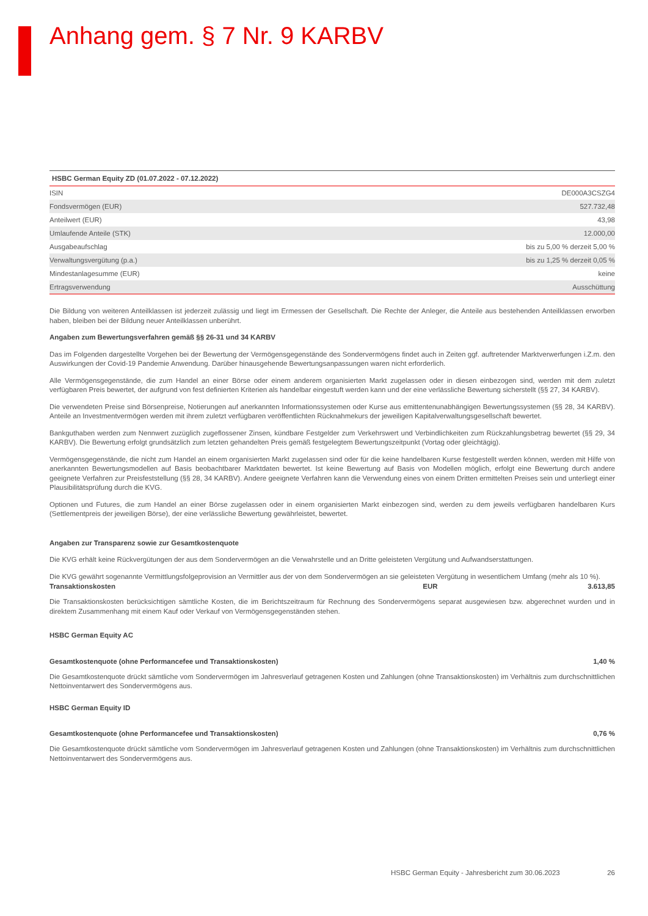Anhang gem. § 7 Nr. 9 KARBV
| HSBC German Equity ZD (01.07.2022 - 07.12.2022) | |
| --- | --- |
| ISIN | DE000A3CSZG4 |
| Fondsvermögen (EUR) | 527.732,48 |
| Anteilwert (EUR) | 43,98 |
| Umlaufende Anteile (STK) | 12.000,00 |
| Ausgabeaufschlag | bis zu 5,00 % derzeit 5,00 % |
| Verwaltungsvergütung (p.a.) | bis zu 1,25 % derzeit 0,05 % |
| Mindestanlagesumme (EUR) | keine |
| Ertragsverwendung | Ausschüttung |
Die Bildung von weiteren Anteilklassen ist jederzeit zulässig und liegt im Ermessen der Gesellschaft. Die Rechte der Anleger, die Anteile aus bestehenden Anteilklassen erworben haben, bleiben bei der Bildung neuer Anteilklassen unberührt.
Angaben zum Bewertungsverfahren gemäß §§ 26-31 und 34 KARBV
Das im Folgenden dargestellte Vorgehen bei der Bewertung der Vermögensgegenstände des Sondervermögens findet auch in Zeiten ggf. auftretender Marktverwerfungen i.Z.m. den Auswirkungen der Covid-19 Pandemie Anwendung. Darüber hinausgehende Bewertungsanpassungen waren nicht erforderlich.
Alle Vermögensgegenstände, die zum Handel an einer Börse oder einem anderem organisierten Markt zugelassen oder in diesen einbezogen sind, werden mit dem zuletzt verfügbaren Preis bewertet, der aufgrund von fest definierten Kriterien als handelbar eingestuft werden kann und der eine verlässliche Bewertung sicherstellt (§§ 27, 34 KARBV).
Die verwendeten Preise sind Börsenpreise, Notierungen auf anerkannten Informationssystemen oder Kurse aus emittentenunabhängigen Bewertungssystemen (§§ 28, 34 KARBV). Anteile an Investmentvermögen werden mit ihrem zuletzt verfügbaren veröffentlichten Rücknahmekurs der jeweiligen Kapitalverwaltungsgesellschaft bewertet.
Bankguthaben werden zum Nennwert zuzüglich zugeflossener Zinsen, kündbare Festgelder zum Verkehrswert und Verbindlichkeiten zum Rückzahlungsbetrag bewertet (§§ 29, 34 KARBV). Die Bewertung erfolgt grundsätzlich zum letzten gehandelten Preis gemäß festgelegtem Bewertungszeitpunkt (Vortag oder gleichtägig).
Vermögensgegenstände, die nicht zum Handel an einem organisierten Markt zugelassen sind oder für die keine handelbaren Kurse festgestellt werden können, werden mit Hilfe von anerkannten Bewertungsmodellen auf Basis beobachtbarer Marktdaten bewertet. Ist keine Bewertung auf Basis von Modellen möglich, erfolgt eine Bewertung durch andere geeignete Verfahren zur Preisfeststellung (§§ 28, 34 KARBV). Andere geeignete Verfahren kann die Verwendung eines von einem Dritten ermittelten Preises sein und unterliegt einer Plausibilitätsprüfung durch die KVG.
Optionen und Futures, die zum Handel an einer Börse zugelassen oder in einem organisierten Markt einbezogen sind, werden zu dem jeweils verfügbaren handelbaren Kurs (Settlementpreis der jeweiligen Börse), der eine verlässliche Bewertung gewährleistet, bewertet.
Angaben zur Transparenz sowie zur Gesamtkostenquote
Die KVG erhält keine Rückvergütungen der aus dem Sondervermögen an die Verwahrstelle und an Dritte geleisteten Vergütung und Aufwandserstattungen.
Die KVG gewährt sogenannte Vermittlungsfolgeprovision an Vermittler aus der von dem Sondervermögen an sie geleisteten Vergütung in wesentlichem Umfang (mehr als 10 %).
Transaktionskosten EUR 3.613,85
Die Transaktionskosten berücksichtigen sämtliche Kosten, die im Berichtszeitraum für Rechnung des Sondervermögens separat ausgewiesen bzw. abgerechnet wurden und in direktem Zusammenhang mit einem Kauf oder Verkauf von Vermögensgegenständen stehen.
HSBC German Equity AC
Gesamtkostenquote (ohne Performancefee und Transaktionskosten) 1,40 %
Die Gesamtkostenquote drückt sämtliche vom Sondervermögen im Jahresverlauf getragenen Kosten und Zahlungen (ohne Transaktionskosten) im Verhältnis zum durchschnittlichen Nettoinventarwert des Sondervermögens aus.
HSBC German Equity ID
Gesamtkostenquote (ohne Performancefee und Transaktionskosten) 0,76 %
Die Gesamtkostenquote drückt sämtliche vom Sondervermögen im Jahresverlauf getragenen Kosten und Zahlungen (ohne Transaktionskosten) im Verhältnis zum durchschnittlichen Nettoinventarwert des Sondervermögens aus.
HSBC German Equity - Jahresbericht zum 30.06.2023 26